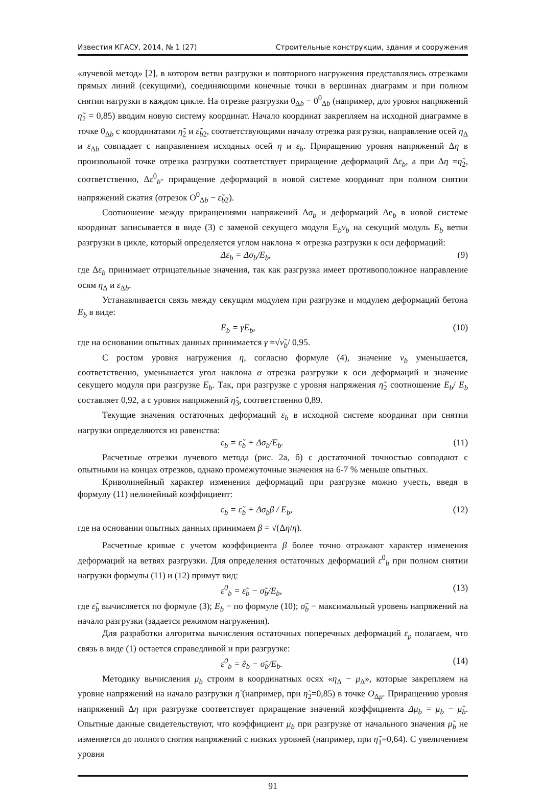Известия КГАСУ, 2014, № 1 (27) Строительные конструкции, здания и сооружения
«лучевой метод» [2], в котором ветви разгрузки и повторного нагружения представлялись отрезками прямых линий (секущими), соединяющими конечные точки в вершинах диаграмм и при полном снятии нагрузки в каждом цикле. На отрезке разгрузки 0<sub>Δb</sub> − 0<sup>0</sup><sub>Δb</sub> (например, для уровня напряжений η̃<sub>2</sub> = 0,85) вводим новую систему координат. Начало координат закрепляем на исходной диаграмме в точке 0<sub>Δb</sub> с координатами η̃<sub>2</sub> и ε̃<sub>b2</sub>, соответствующими началу отрезка разгрузки, направление осей η<sub>Δ</sub> и ε<sub>Δb</sub> совпадает с направлением исходных осей η и ε<sub>b</sub>. Приращению уровня напряжений Δη в произвольной точке отрезка разгрузки соответствует приращение деформаций Δε<sub>b</sub>, а при Δη =η̃<sub>2</sub>, соответственно, Δε<sup>0</sup><sub>b</sub>- приращение деформаций в новой системе координат при полном снятии напряжений сжатия (отрезок O<sup>0</sup><sub>Δb</sub> − ε̃<sub>b2</sub>).
Соотношение между приращениями напряжений Δσ<sub>b</sub> и деформаций Δe<sub>b</sub> в новой системе координат записывается в виде (3) с заменой секущего модуля E<sub>b</sub>ν<sub>b</sub> на секущий модуль E<sub>b</sub> ветви разгрузки в цикле, который определяется углом наклона ∝ отрезка разгрузки к оси деформаций:
Δε<sub>b</sub> = Δσ<sub>b</sub>/E<sub>b</sub>, (9)
где Δε<sub>b</sub> принимает отрицательные значения, так как разгрузка имеет противоположное направление осям η<sub>Δ</sub> и ε<sub>Δb</sub>.
Устанавливается связь между секущим модулем при разгрузке и модулем деформаций бетона E<sub>b</sub> в виде:
E<sub>b</sub> = γE<sub>b</sub>, (10)
где на основании опытных данных принимается γ =√ν̃<sub>b</sub>/ 0,95.
С ростом уровня нагружения η, согласно формуле (4), значение ν<sub>b</sub> уменьшается, соответственно, уменьшается угол наклона α отрезка разгрузки к оси деформаций и значение секущего модуля при разгрузке E<sub>b</sub>. Так, при разгрузке с уровня напряжения η̃<sub>2</sub> соотношение E<sub>b</sub>/ E<sub>b</sub> составляет 0,92, а с уровня напряжений η̃<sub>3</sub>, соответственно 0,89.
Текущие значения остаточных деформаций ε<sub>b</sub> в исходной системе координат при снятии нагрузки определяются из равенства:
ε<sub>b</sub> = ε̃<sub>b</sub> + Δσ<sub>b</sub>/E<sub>b</sub>. (11)
Расчетные отрезки лучевого метода (рис. 2а, б) с достаточной точностью совпадают с опытными на концах отрезков, однако промежуточные значения на 6-7 % меньше опытных.
Криволинейный характер изменения деформаций при разгрузке можно учесть, введя в формулу (11) нелинейный коэффициент:
ε<sub>b</sub> = ε̃<sub>b</sub> + Δσ<sub>b</sub>β / E<sub>b</sub>, (12)
где на основании опытных данных принимаем β = √(Δη/η).
Расчетные кривые с учетом коэффициента β более точно отражают характер изменения деформаций на ветвях разгрузки. Для определения остаточных деформаций ε<sup>0</sup><sub>b</sub> при полном снятии нагрузки формулы (11) и (12) примут вид:
ε<sup>0</sup><sub>b</sub> = ε̃<sub>b</sub> − σ̃<sub>b</sub>/E<sub>b</sub>, (13)
где ε̃<sub>b</sub> вычисляется по формуле (3); E<sub>b</sub> − по формуле (10); σ̃<sub>b</sub> − максимальный уровень напряжений на начало разгрузки (задается режимом нагружения).
Для разработки алгоритма вычисления остаточных поперечных деформаций ε<sub>p</sub> полагаем, что связь в виде (1) остается справедливой и при разгрузке:
ε<sup>0</sup><sub>b</sub> = ẽ<sub>b</sub> − σ̃<sub>b</sub>/E<sub>b</sub>. (14)
Методику вычисления μ<sub>b</sub> строим в координатных осях «η<sub>Δ</sub> − μ<sub>Δ</sub>», которые закрепляем на уровне напряжений на начало разгрузки η̃ (например, при η̃<sub>2</sub>=0,85) в точке O<sub>Δμ</sub>. Приращению уровня напряжений Δη при разгрузке соответствует приращение значений коэффициента Δμ<sub>b</sub> = μ<sub>b</sub> − μ̃<sub>b</sub>. Опытные данные свидетельствуют, что коэффициент μ<sub>b</sub> при разгрузке от начального значения μ̃<sub>b</sub> не изменяется до полного снятия напряжений с низких уровней (например, при η̃<sub>1</sub>=0,64). С увеличением уровня
91